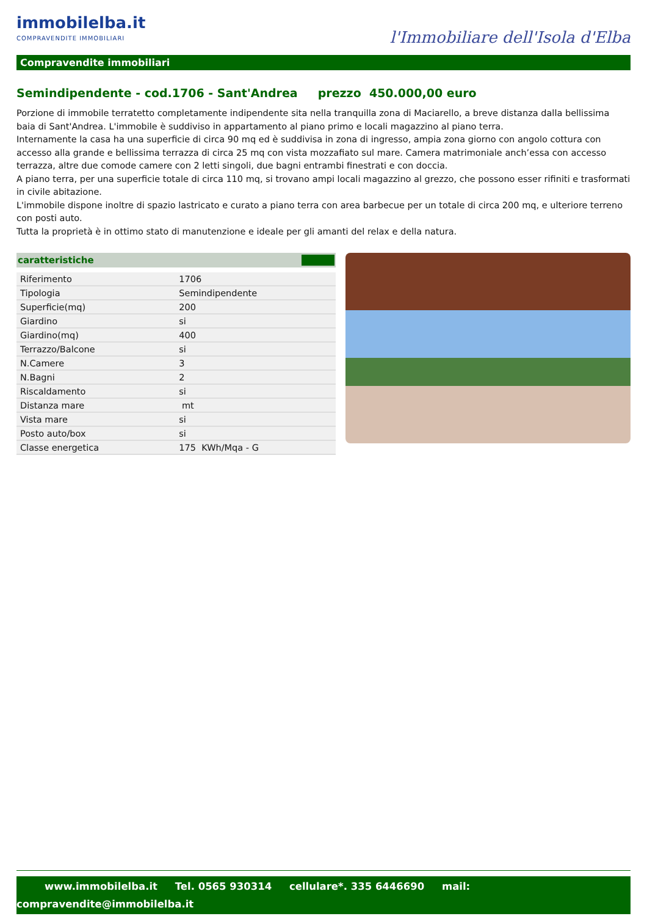immobilelba.it
COMPRAVENDITE IMMOBILIARI
l'Immobiliare dell'Isola d'Elba
Compravendite immobiliari
Semindipendente - cod.1706 - Sant'Andrea prezzo 450.000,00 euro
Porzione di immobile terratetto completamente indipendente sita nella tranquilla zona di Maciarello, a breve distanza dalla bellissima baia di Sant'Andrea. L'immobile è suddiviso in appartamento al piano primo e locali magazzino al piano terra.
Internamente la casa ha una superficie di circa 90 mq ed è suddivisa in zona di ingresso, ampia zona giorno con angolo cottura con accesso alla grande e bellissima terrazza di circa 25 mq con vista mozzafiato sul mare. Camera matrimoniale anch’essa con accesso terrazza, altre due comode camere con 2 letti singoli, due bagni entrambi finestrati e con doccia.
A piano terra, per una superficie totale di circa 110 mq, si trovano ampi locali magazzino al grezzo, che possono esser rifiniti e trasformati in civile abitazione.
L'immobile dispone inoltre di spazio lastricato e curato a piano terra con area barbecue per un totale di circa 200 mq, e ulteriore terreno con posti auto.
Tutta la proprietà è in ottimo stato di manutenzione e ideale per gli amanti del relax e della natura.
caratteristiche
| Riferimento | 1706 |
| Tipologia | Semindipendente |
| Superficie(mq) | 200 |
| Giardino | si |
| Giardino(mq) | 400 |
| Terrazzo/Balcone | si |
| N.Camere | 3 |
| N.Bagni | 2 |
| Riscaldamento | si |
| Distanza mare | mt |
| Vista mare | si |
| Posto auto/box | si |
| Classe energetica | 175 KWh/Mqa - G |
www.immobilelba.it Tel. 0565 930314 cellulare*. 335 6446690 mail:
compravendite@immobilelba.it